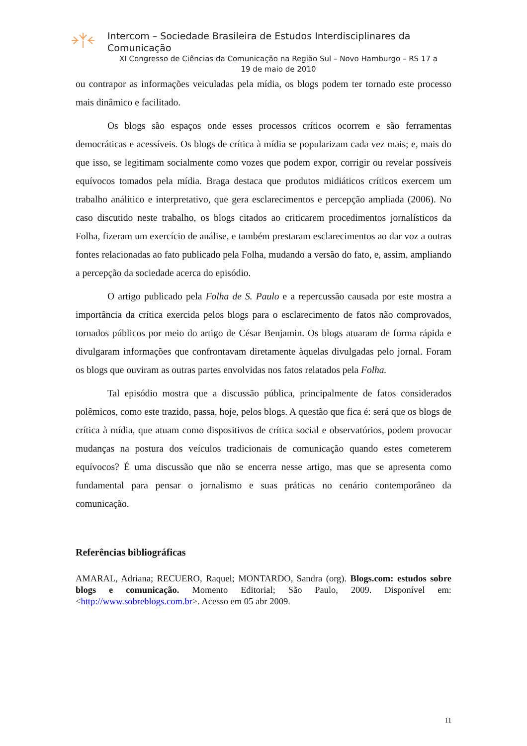Intercom – Sociedade Brasileira de Estudos Interdisciplinares da
Comunicação
XI Congresso de Ciências da Comunicação na Região Sul – Novo Hamburgo – RS 17 a
19 de maio de 2010
ou contrapor as informações veiculadas pela mídia, os blogs podem ter tornado este processo mais dinâmico e facilitado.
Os blogs são espaços onde esses processos críticos ocorrem e são ferramentas democráticas e acessíveis. Os blogs de crítica à mídia se popularizam cada vez mais; e, mais do que isso, se legitimam socialmente como vozes que podem expor, corrigir ou revelar possíveis equívocos tomados pela mídia. Braga destaca que produtos midiáticos críticos exercem um trabalho análitico e interpretativo, que gera esclarecimentos e percepção ampliada (2006). No caso discutido neste trabalho, os blogs citados ao criticarem procedimentos jornalísticos da Folha, fizeram um exercício de análise, e também prestaram esclarecimentos ao dar voz a outras fontes relacionadas ao fato publicado pela Folha, mudando a versão do fato, e, assim, ampliando a percepção da sociedade acerca do episódio.
O artigo publicado pela Folha de S. Paulo e a repercussão causada por este mostra a importância da crítica exercida pelos blogs para o esclarecimento de fatos não comprovados, tornados públicos por meio do artigo de César Benjamin. Os blogs atuaram de forma rápida e divulgaram informações que confrontavam diretamente àquelas divulgadas pelo jornal. Foram os blogs que ouviram as outras partes envolvidas nos fatos relatados pela Folha.
Tal episódio mostra que a discussão pública, principalmente de fatos considerados polêmicos, como este trazido, passa, hoje, pelos blogs. A questão que fica é: será que os blogs de crítica à mídia, que atuam como dispositivos de crítica social e observatórios, podem provocar mudanças na postura dos veículos tradicionais de comunicação quando estes cometerem equívocos? É uma discussão que não se encerra nesse artigo, mas que se apresenta como fundamental para pensar o jornalismo e suas práticas no cenário contemporâneo da comunicação.
Referências bibliográficas
AMARAL, Adriana; RECUERO, Raquel; MONTARDO, Sandra (org). Blogs.com: estudos sobre blogs e comunicação. Momento Editorial; São Paulo, 2009. Disponível em: <http://www.sobreblogs.com.br>. Acesso em 05 abr 2009.
11